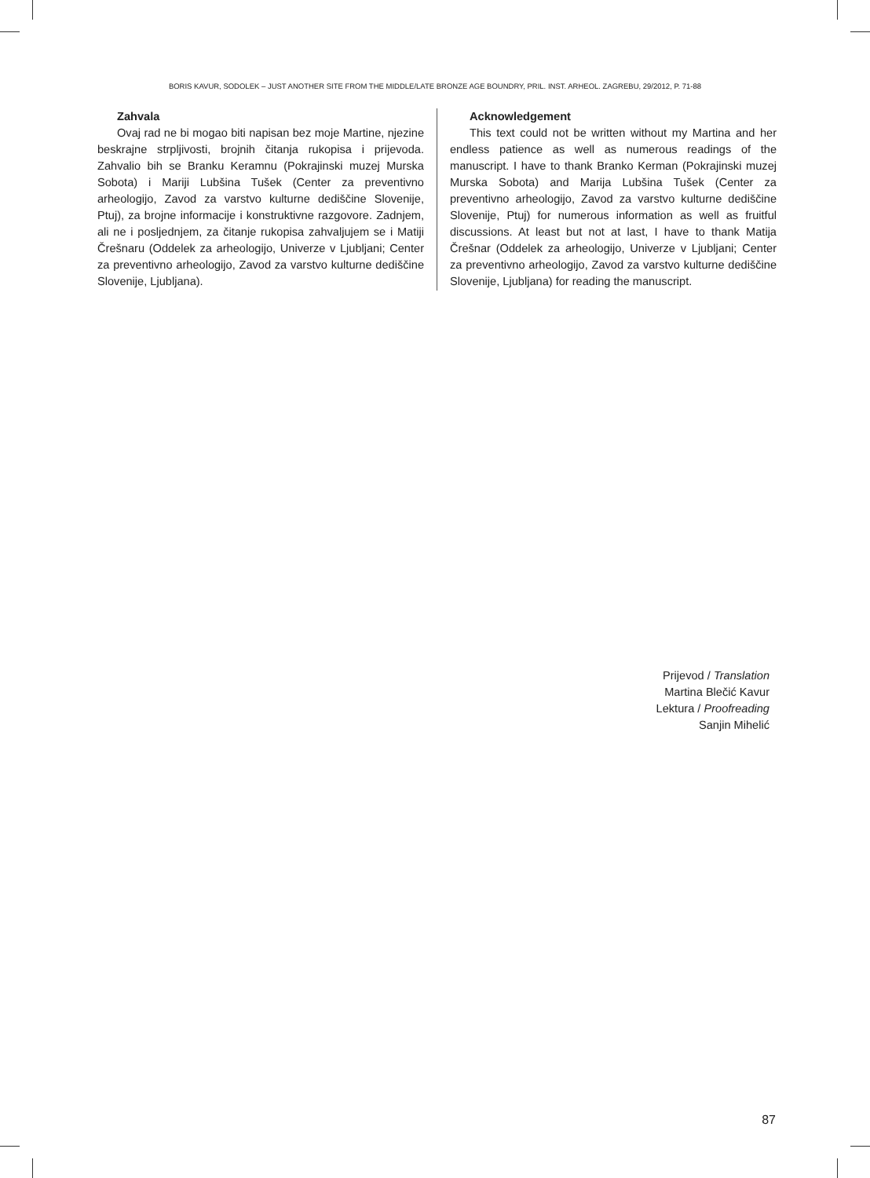BORIS KAVUR, SODOLEK – JUST ANOTHER SITE FROM THE MIDDLE/LATE BRONZE AGE BOUNDRY, PRIL. INST. ARHEOL. ZAGREBU, 29/2012, P. 71-88
Zahvala
Ovaj rad ne bi mogao biti napisan bez moje Martine, njezine beskrajne strpljivosti, brojnih čitanja rukopisa i prijevoda. Zahvalio bih se Branku Keramnu (Pokrajinski muzej Murska Sobota) i Mariji Lubšina Tušek (Center za preventivno arheologijo, Zavod za varstvo kulturne dediščine Slovenije, Ptuj), za brojne informacije i konstruktivne razgovore. Zadnjem, ali ne i posljednjem, za čitanje rukopisa zahvaljujem se i Matiji Črešnaru (Oddelek za arheologijo, Univerze v Ljubljani; Center za preventivno arheologijo, Zavod za varstvo kulturne dediščine Slovenije, Ljubljana).
Acknowledgement
This text could not be written without my Martina and her endless patience as well as numerous readings of the manuscript. I have to thank Branko Kerman (Pokrajinski muzej Murska Sobota) and Marija Lubšina Tušek (Center za preventivno arheologijo, Zavod za varstvo kulturne dediščine Slovenije, Ptuj) for numerous information as well as fruitful discussions. At least but not at last, I have to thank Matija Črešnar (Oddelek za arheologijo, Univerze v Ljubljani; Center za preventivno arheologijo, Zavod za varstvo kulturne dediščine Slovenije, Ljubljana) for reading the manuscript.
Prijevod / Translation
Martina Blečić Kavur
Lektura / Proofreading
Sanjin Mihelić
87